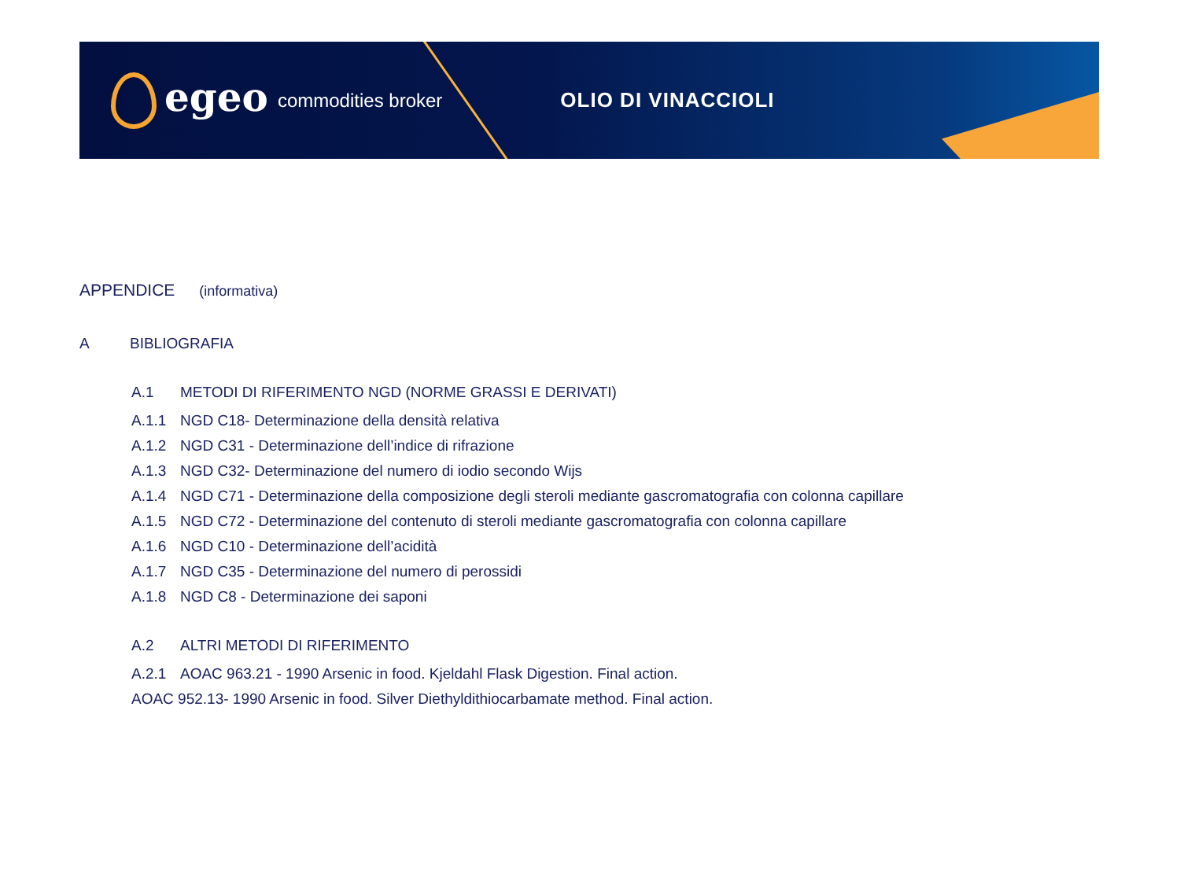egeo commodities broker OLIO DI VINACCIOLI
APPENDICE (informativa)
A BIBLIOGRAFIA
A.1 METODI DI RIFERIMENTO NGD (NORME GRASSI E DERIVATI)
A.1.1 NGD C18- Determinazione della densità relativa
A.1.2 NGD C31 - Determinazione dell’indice di rifrazione
A.1.3 NGD C32- Determinazione del numero di iodio secondo Wijs
A.1.4 NGD C71 - Determinazione della composizione degli steroli mediante gascromatografia con colonna capillare
A.1.5 NGD C72 - Determinazione del contenuto di steroli mediante gascromatografia con colonna capillare
A.1.6 NGD C10 - Determinazione dell’acidità
A.1.7 NGD C35 - Determinazione del numero di perossidi
A.1.8 NGD C8 - Determinazione dei saponi
A.2 ALTRI METODI DI RIFERIMENTO
A.2.1 AOAC 963.21 - 1990 Arsenic in food. Kjeldahl Flask Digestion. Final action.
AOAC 952.13- 1990 Arsenic in food. Silver Diethyldithiocarbamate method. Final action.